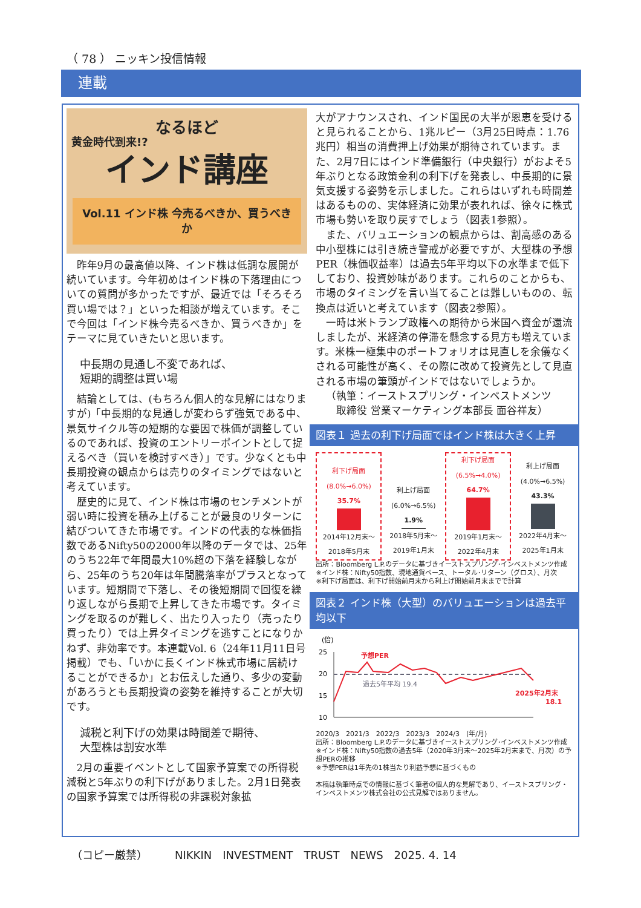（ 78 ） ニッキン投信情報
連載
なるほど
黄金時代到来!?
インド講座
Vol.11 インド株 今売るべきか、買うべきか
昨年9月の最高値以降、インド株は低調な展開が続いています。今年初めはインド株の下落理由についての質問が多かったですが、最近では「そろそろ買い場では？」といった相談が増えています。そこで今回は「インド株今売るべきか、買うべきか」をテーマに見ていきたいと思います。
中長期の見通し不変であれば、
短期的調整は買い場
結論としては、(もちろん個人的な見解にはなりますが)「中長期的な見通しが変わらず強気である中、景気サイクル等の短期的な要因で株価が調整しているのであれば、投資のエントリーポイントとして捉えるべき（買いを検討すべき）」です。少なくとも中長期投資の観点からは売りのタイミングではないと考えています。
歴史的に見て、インド株は市場のセンチメントが弱い時に投資を積み上げることが最良のリターンに結びついてきた市場です。インドの代表的な株価指数であるNifty50の2000年以降のデータでは、25年のうち22年で年間最大10%超の下落を経験しながら、25年のうち20年は年間騰落率がプラスとなっています。短期間で下落し、その後短期間で回復を繰り返しながら長期で上昇してきた市場です。タイミングを取るのが難しく、出たり入ったり（売ったり買ったり）では上昇タイミングを逃すことになりかねず、非効率です。本連載Vol. 6（24年11月11日号掲載）でも、「いかに長くインド株式市場に居続けることができるか」とお伝えした通り、多少の変動があろうとも長期投資の姿勢を維持することが大切です。
減税と利下げの効果は時間差で期待、
大型株は割安水準
2月の重要イベントとして国家予算案での所得税減税と5年ぶりの利下げがありました。2月1日発表の国家予算案では所得税の非課税対象拡
大がアナウンスされ、インド国民の大半が恩恵を受けると見られることから、1兆ルピー（3月25日時点：1.76兆円）相当の消費押上げ効果が期待されています。また、2月7日にはインド準備銀行（中央銀行）がおよそ5年ぶりとなる政策金利の利下げを発表し、中長期的に景気支援する姿勢を示しました。これらはいずれも時間差はあるものの、実体経済に効果が表れれば、徐々に株式市場も勢いを取り戻すでしょう（図表1参照）。
また、バリュエーションの観点からは、割高感のある中小型株には引き続き警戒が必要ですが、大型株の予想PER（株価収益率）は過去5年平均以下の水準まで低下しており、投資妙味があります。これらのことからも、市場のタイミングを言い当てることは難しいものの、転換点は近いと考えています（図表2参照）。
一時は米トランプ政権への期待から米国へ資金が還流しましたが、米経済の停滞を懸念する見方も増えています。米株一極集中のポートフォリオは見直しを余儀なくされる可能性が高く、その際に改めて投資先として見直される市場の筆頭がインドではないでしょうか。
（執筆：イーストスプリング・インベストメンツ
　　取締役 営業マーケティング本部長 面谷祥友）
図表１ 過去の利下げ局面ではインド株は大きく上昇
利下げ局面
(8.0%→6.0%)
35.7%
2014年12月末～
2018年5月末
利上げ局面
(6.0%→6.5%)
1.9%
2018年5月末～
2019年1月末
利下げ局面
(6.5%→4.0%)
64.7%
2019年1月末～
2022年4月末
利上げ局面
(4.0%→6.5%)
43.3%
2022年4月末～
2025年1月末
出所：Bloomberg L.P.のデータに基づきイーストスプリング･インベストメンツ作成
※インド株：Nifty50指数、現地通貨ベース、トータル･リターン（グロス）、月次
※利下げ局面は、利下げ開始前月末から利上げ開始前月末までで計算
図表２ インド株（大型）のバリュエーションは過去平均以下
(倍)
25
20
15
10
予想PER
過去5年平均 19.4
2025年2月末
18.1
2020/3　2021/3　2022/3　2023/3　2024/3　(年/月)
出所：Bloomberg L.P.のデータに基づきイーストスプリング･インベストメンツ作成
※インド株：Nifty50指数の過去5年（2020年3月末～2025年2月末まで、月次）の予想PERの推移
※予想PERは1年先の1株当たり利益予想に基づくもの
本稿は執筆時点での情報に基づく筆者の個人的な見解であり、イーストスプリング・インベストメンツ株式会社の公式見解ではありません。
（コピー厳禁）　　　NIKKIN　INVESTMENT　TRUST　NEWS　2025. 4. 14